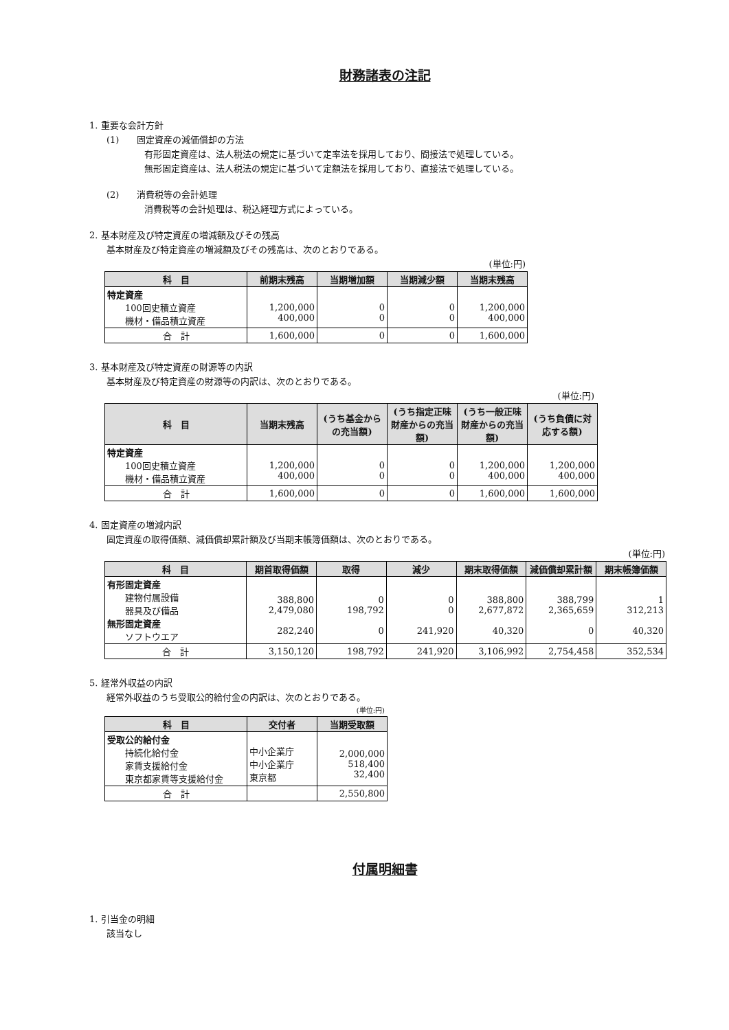財務諸表の注記
1. 重要な会計方針
(1)　　固定資産の減価償却の方法
有形固定資産は、法人税法の規定に基づいて定率法を採用しており、間接法で処理している。
無形固定資産は、法人税法の規定に基づいて定額法を採用しており、直接法で処理している。
(2)　　消費税等の会計処理
消費税等の会計処理は、税込経理方式によっている。
2. 基本財産及び特定資産の増減額及びその残高
基本財産及び特定資産の増減額及びその残高は、次のとおりである。
(単位:円)
| 科 目 | 前期末残高 | 当期増加額 | 当期減少額 | 当期末残高 |
| --- | --- | --- | --- | --- |
| 特定資産 100回史積立資産 機材・備品積立資産 | 1,200,000 400,000 | 0 0 | 0 0 | 1,200,000 400,000 |
| 合 計 | 1,600,000 | 0 | 0 | 1,600,000 |
3. 基本財産及び特定資産の財源等の内訳
基本財産及び特定資産の財源等の内訳は、次のとおりである。
(単位:円)
| 科 目 | 当期末残高 | (うち基金からの充当額) | (うち指定正味財産からの充当額) | (うち一般正味財産からの充当額) | (うち負債に対応する額) |
| --- | --- | --- | --- | --- | --- |
| 特定資産 100回史積立資産 機材・備品積立資産 | 1,200,000 400,000 | 0 0 | 0 0 | 1,200,000 400,000 | 1,200,000 400,000 |
| 合 計 | 1,600,000 | 0 | 0 | 1,600,000 | 1,600,000 |
4. 固定資産の増減内訳
固定資産の取得価額、減価償却累計額及び当期末帳簿価額は、次のとおりである。
(単位:円)
| 科 目 | 期首取得価額 | 取得 | 減少 | 期末取得価額 | 減価償却累計額 | 期末帳簿価額 |
| --- | --- | --- | --- | --- | --- | --- |
| 有形固定資産 建物付属設備 器具及び備品 無形固定資産 ソフトウエア | 388,800 2,479,080 282,240 | 0 198,792 0 | 0 0 241,920 | 388,800 2,677,872 40,320 | 388,799 2,365,659 0 | 1 312,213 40,320 |
| 合 計 | 3,150,120 | 198,792 | 241,920 | 3,106,992 | 2,754,458 | 352,534 |
5. 経常外収益の内訳
経常外収益のうち受取公的給付金の内訳は、次のとおりである。
(単位:円)
| 科 目 | 交付者 | 当期受取額 |
| --- | --- | --- |
| 受取公的給付金 持続化給付金 家賃支援給付金 東京都家賃等支援給付金 | 中小企業庁 中小企業庁 東京都 | 2,000,000 518,400 32,400 |
| 合 計 | | 2,550,800 |
付属明細書
1. 引当金の明細
該当なし